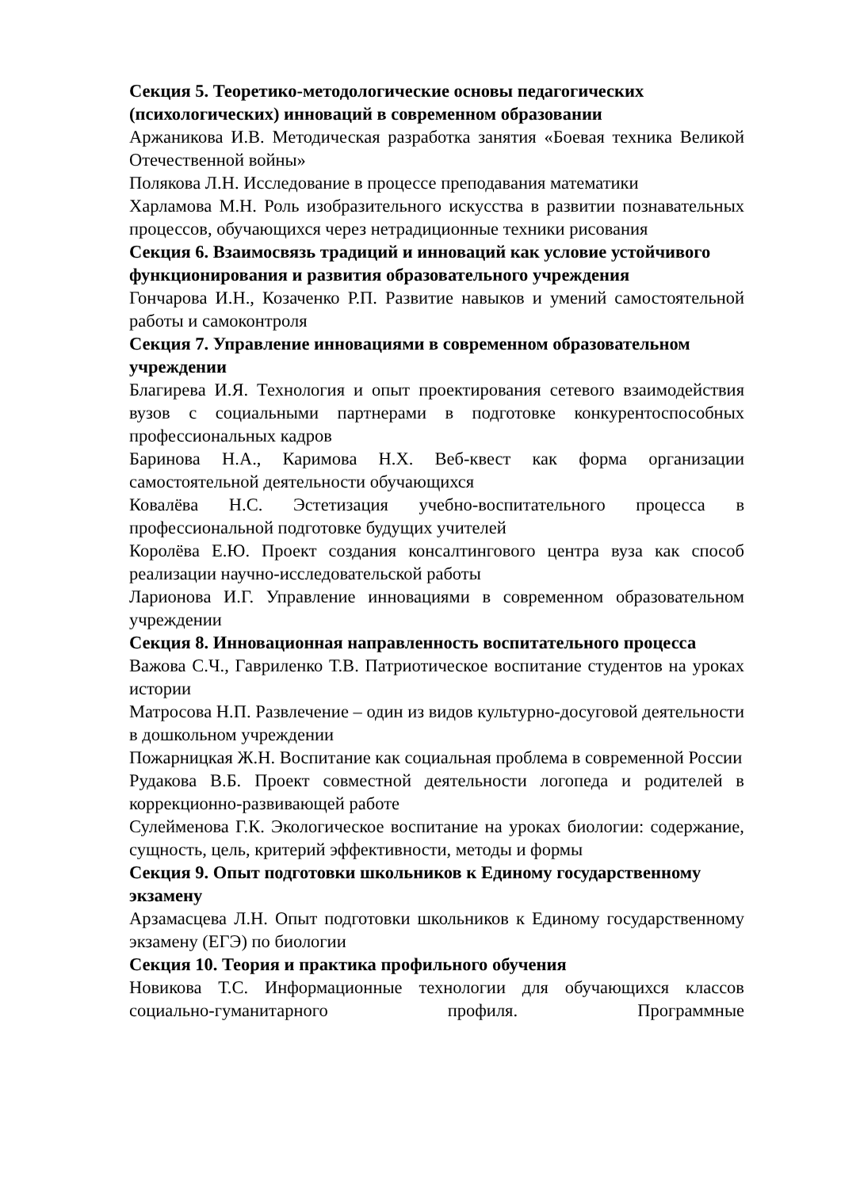Секция 5. Теоретико-методологические основы педагогических (психологических) инноваций в современном образовании
Аржаникова И.В. Методическая разработка занятия «Боевая техника Великой Отечественной войны»
Полякова Л.Н. Исследование в процессе преподавания математики
Харламова М.Н. Роль изобразительного искусства в развитии познавательных процессов, обучающихся через нетрадиционные техники рисования
Секция 6. Взаимосвязь традиций и инноваций как условие устойчивого функционирования и развития образовательного учреждения
Гончарова И.Н., Козаченко Р.П. Развитие навыков и умений самостоятельной работы и самоконтроля
Секция 7. Управление инновациями в современном образовательном учреждении
Благирева И.Я. Технология и опыт проектирования сетевого взаимодействия вузов с социальными партнерами в подготовке конкурентоспособных профессиональных кадров
Баринова Н.А., Каримова Н.Х. Веб-квест как форма организации самостоятельной деятельности обучающихся
Ковалёва Н.С. Эстетизация учебно-воспитательного процесса в профессиональной подготовке будущих учителей
Королёва Е.Ю. Проект создания консалтингового центра вуза как способ реализации научно-исследовательской работы
Ларионова И.Г. Управление инновациями в современном образовательном учреждении
Секция 8. Инновационная направленность воспитательного процесса
Важова С.Ч., Гавриленко Т.В. Патриотическое воспитание студентов на уроках истории
Матросова Н.П. Развлечение – один из видов культурно-досуговой деятельности в дошкольном учреждении
Пожарницкая Ж.Н. Воспитание как социальная проблема в современной России
Рудакова В.Б. Проект совместной деятельности логопеда и родителей в коррекционно-развивающей работе
Сулейменова Г.К. Экологическое воспитание на уроках биологии: содержание, сущность, цель, критерий эффективности, методы и формы
Секция 9. Опыт подготовки школьников к Единому государственному экзамену
Арзамасцева Л.Н. Опыт подготовки школьников к Единому государственному экзамену (ЕГЭ) по биологии
Секция 10. Теория и практика профильного обучения
Новикова Т.С. Информационные технологии для обучающихся классов социально-гуманитарного профиля. Программные